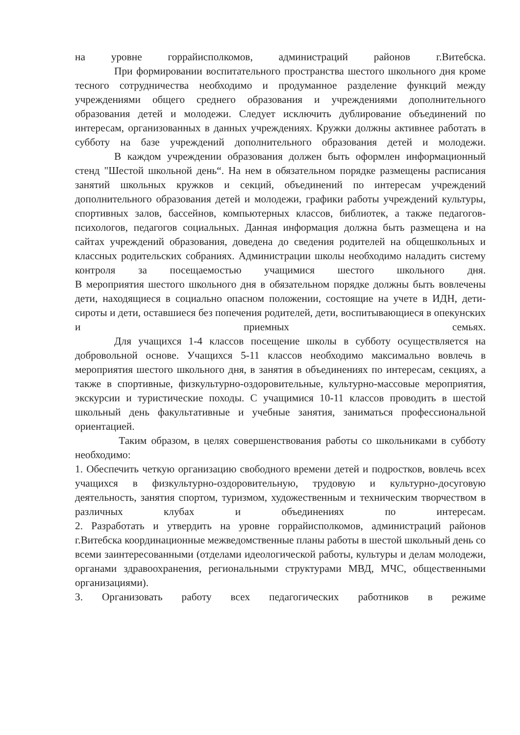на уровне горрайисполкомов, администраций районов г.Витебска.
При формировании воспитательного пространства шестого школьного дня кроме тесного сотрудничества необходимо и продуманное разделение функций между учреждениями общего среднего образования и учреждениями дополнительного образования детей и молодежи. Следует исключить дублирование объединений по интересам, организованных в данных учреждениях. Кружки должны активнее работать в субботу на базе учреждений дополнительного образования детей и молодежи.
В каждом учреждении образования должен быть оформлен информационный стенд "Шестой школьной день“. На нем в обязательном порядке размещены расписания занятий школьных кружков и секций, объединений по интересам учреждений дополнительного образования детей и молодежи, графики работы учреждений культуры, спортивных залов, бассейнов, компьютерных классов, библиотек, а также педагогов-психологов, педагогов социальных. Данная информация должна быть размещена и на сайтах учреждений образования, доведена до сведения родителей на общешкольных и классных родительских собраниях. Администрации школы необходимо наладить систему контроля за посещаемостью учащимися шестого школьного дня.
В мероприятия шестого школьного дня в обязательном порядке должны быть вовлечены дети, находящиеся в социально опасном положении, состоящие на учете в ИДН, дети-сироты и дети, оставшиеся без попечения родителей, дети, воспитывающиеся в опекунских и приемных семьях.
Для учащихся 1-4 классов посещение школы в субботу осуществляется на добровольной основе. Учащихся 5-11 классов необходимо максимально вовлечь в мероприятия шестого школьного дня, в занятия в объединениях по интересам, секциях, а также в спортивные, физкультурно-оздоровительные, культурно-массовые мероприятия, экскурсии и туристические походы. С учащимися 10-11 классов проводить в шестой школьный день факультативные и учебные занятия, заниматься профессиональной ориентацией.
Таким образом, в целях совершенствования работы со школьниками в субботу необходимо:
1. Обеспечить четкую организацию свободного времени детей и подростков, вовлечь всех учащихся в физкультурно-оздоровительную, трудовую и культурно-досуговую деятельность, занятия спортом, туризмом, художественным и техническим творчеством в различных клубах и объединениях по интересам.
2. Разработать и утвердить на уровне горрайисполкомов, администраций районов г.Витебска координационные межведомственные планы работы в шестой школьный день со всеми заинтересованными (отделами идеологической работы, культуры и делам молодежи, органами здравоохранения, региональными структурами МВД, МЧС, общественными организациями).
3. Организовать работу всех педагогических работников в режиме